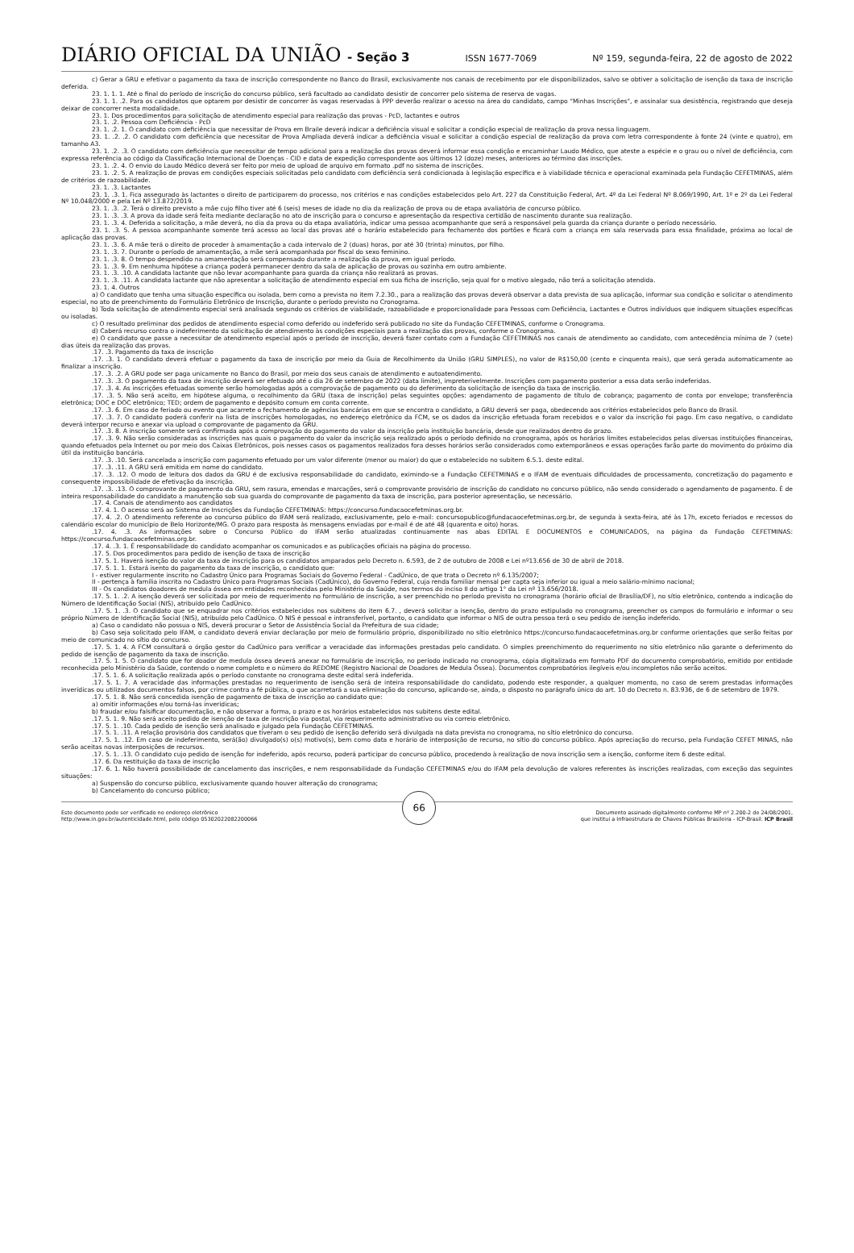DIÁRIO OFICIAL DA UNIÃO - Seção 3
ISSN 1677-7069 Nº 159, segunda-feira, 22 de agosto de 2022
c) Gerar a GRU e efetivar o pagamento da taxa de inscrição correspondente no Banco do Brasil, exclusivamente nos canais de recebimento por ele disponibilizados, salvo se obtiver a solicitação de isenção da taxa de inscrição deferida.
23. 1. 1. 1. Até o final do período de inscrição do concurso público, será facultado ao candidato desistir de concorrer pelo sistema de reserva de vagas.
23. 1. 1. .2. Para os candidatos que optarem por desistir de concorrer às vagas reservadas à PPP deverão realizar o acesso na área do candidato, campo "Minhas Inscrições", e assinalar sua desistência, registrando que deseja deixar de concorrer nesta modalidade.
23. 1. Dos procedimentos para solicitação de atendimento especial para realização das provas - PcD, lactantes e outros
23. 1. .2. Pessoa com Deficiência - PcD
23. 1. .2. 1. O candidato com deficiência que necessitar de Prova em Braile deverá indicar a deficiência visual e solicitar a condição especial de realização da prova nessa linguagem.
23. 1. .2. .2. O candidato com deficiência que necessitar de Prova Ampliada deverá indicar a deficiência visual e solicitar a condição especial de realização da prova com letra correspondente à fonte 24 (vinte e quatro), em tamanho A3.
23. 1. .2. .3. O candidato com deficiência que necessitar de tempo adicional para a realização das provas deverá informar essa condição e encaminhar Laudo Médico, que ateste a espécie e o grau ou o nível de deficiência, com expressa referência ao código da Classificação Internacional de Doenças - CID e data de expedição correspondente aos últimos 12 (doze) meses, anteriores ao término das inscrições.
23. 1. .2. 4. O envio do Laudo Médico deverá ser feito por meio de upload de arquivo em formato .pdf no sistema de inscrições.
23. 1. .2. 5. A realização de provas em condições especiais solicitadas pelo candidato com deficiência será condicionada à legislação específica e à viabilidade técnica e operacional examinada pela Fundação CEFETMINAS, além de critérios de razoabilidade.
23. 1. .3. Lactantes
23. 1. .3. 1. Fica assegurado às lactantes o direito de participarem do processo, nos critérios e nas condições estabelecidos pelo Art. 227 da Constituição Federal, Art. 4º da Lei Federal Nº 8.069/1990, Art. 1º e 2º da Lei Federal Nº 10.048/2000 e pela Lei Nº 13.872/2019.
23. 1. .3. .2. Terá o direito previsto a mãe cujo filho tiver até 6 (seis) meses de idade no dia da realização de prova ou de etapa avaliatória de concurso público.
23. 1. .3. .3. A prova da idade será feita mediante declaração no ato de inscrição para o concurso e apresentação da respectiva certidão de nascimento durante sua realização.
23. 1. .3. 4. Deferida a solicitação, a mãe deverá, no dia da prova ou da etapa avaliatória, indicar uma pessoa acompanhante que será a responsável pela guarda da criança durante o período necessário.
23. 1. .3. 5. A pessoa acompanhante somente terá acesso ao local das provas até o horário estabelecido para fechamento dos portões e ficará com a criança em sala reservada para essa finalidade, próxima ao local de aplicação das provas.
23. 1. .3. 6. A mãe terá o direito de proceder à amamentação a cada intervalo de 2 (duas) horas, por até 30 (trinta) minutos, por filho.
23. 1. .3. 7. Durante o período de amamentação, a mãe será acompanhada por fiscal do sexo feminino.
23. 1. .3. 8. O tempo despendido na amamentação será compensado durante a realização da prova, em igual período.
23. 1. .3. 9. Em nenhuma hipótese a criança poderá permanecer dentro da sala de aplicação de provas ou sozinha em outro ambiente.
23. 1. .3. .10. A candidata lactante que não levar acompanhante para guarda da criança não realizará as provas.
23. 1. .3. .11. A candidata lactante que não apresentar a solicitação de atendimento especial em sua ficha de inscrição, seja qual for o motivo alegado, não terá a solicitação atendida.
23. 1. 4. Outros
a) O candidato que tenha uma situação específica ou isolada, bem como a prevista no item 7.2.30., para a realização das provas deverá observar a data prevista de sua aplicação, informar sua condição e solicitar o atendimento especial, no ato de preenchimento do Formulário Eletrônico de Inscrição, durante o período previsto no Cronograma.
b) Toda solicitação de atendimento especial será analisada segundo os critérios de viabilidade, razoabilidade e proporcionalidade para Pessoas com Deficiência, Lactantes e Outros indivíduos que indiquem situações específicas ou isoladas.
c) O resultado preliminar dos pedidos de atendimento especial como deferido ou indeferido será publicado no site da Fundação CEFETMINAS, conforme o Cronograma.
d) Caberá recurso contra o indeferimento da solicitação de atendimento às condições especiais para a realização das provas, conforme o Cronograma.
e) O candidato que passe a necessitar de atendimento especial após o período de inscrição, deverá fazer contato com a Fundação CEFETMINAS nos canais de atendimento ao candidato, com antecedência mínima de 7 (sete) dias úteis da realização das provas.
.17. .3. Pagamento da taxa de inscrição
.17. .3. 1. O candidato deverá efetuar o pagamento da taxa de inscrição por meio da Guia de Recolhimento da União (GRU SIMPLES), no valor de R$150,00 (cento e cinquenta reais), que será gerada automaticamente ao finalizar a inscrição.
.17. .3. .2. A GRU pode ser paga unicamente no Banco do Brasil, por meio dos seus canais de atendimento e autoatendimento.
.17. .3. .3. O pagamento da taxa de inscrição deverá ser efetuado até o dia 26 de setembro de 2022 (data limite), impreterivelmente. Inscrições com pagamento posterior a essa data serão indeferidas.
.17. .3. 4. As inscrições efetuadas somente serão homologadas após a comprovação de pagamento ou do deferimento da solicitação de isenção da taxa de inscrição.
.17. .3. 5. Não será aceito, em hipótese alguma, o recolhimento da GRU (taxa de inscrição) pelas seguintes opções: agendamento de pagamento de título de cobrança; pagamento de conta por envelope; transferência eletrônica; DOC e DOC eletrônico; TED; ordem de pagamento e depósito comum em conta corrente.
.17. .3. 6. Em caso de feriado ou evento que acarrete o fechamento de agências bancárias em que se encontra o candidato, a GRU deverá ser paga, obedecendo aos critérios estabelecidos pelo Banco do Brasil.
.17. .3. 7. O candidato poderá conferir na lista de inscrições homologadas, no endereço eletrônico da FCM, se os dados da inscrição efetuada foram recebidos e o valor da inscrição foi pago. Em caso negativo, o candidato deverá interpor recurso e anexar via upload o comprovante de pagamento da GRU.
.17. .3. 8. A inscrição somente será confirmada após a comprovação do pagamento do valor da inscrição pela instituição bancária, desde que realizados dentro do prazo.
.17. .3. 9. Não serão consideradas as inscrições nas quais o pagamento do valor da inscrição seja realizado após o período definido no cronograma, após os horários limites estabelecidos pelas diversas instituições financeiras, quando efetuados pela Internet ou por meio dos Caixas Eletrônicos, pois nesses casos os pagamentos realizados fora desses horários serão considerados como extemporâneos e essas operações farão parte do movimento do próximo dia útil da instituição bancária.
.17. .3. .10. Será cancelada a inscrição com pagamento efetuado por um valor diferente (menor ou maior) do que o estabelecido no subitem 6.5.1. deste edital.
.17. .3. .11. A GRU será emitida em nome do candidato.
.17. .3. .12. O modo de leitura dos dados da GRU é de exclusiva responsabilidade do candidato, eximindo-se a Fundação CEFETMINAS e o IFAM de eventuais dificuldades de processamento, concretização do pagamento e consequente impossibilidade de efetivação da inscrição.
.17. .3. .13. O comprovante de pagamento da GRU, sem rasura, emendas e marcações, será o comprovante provisório de inscrição do candidato no concurso público, não sendo considerado o agendamento de pagamento. É de inteira responsabilidade do candidato a manutenção sob sua guarda do comprovante de pagamento da taxa de inscrição, para posterior apresentação, se necessário.
.17. 4. Canais de atendimento aos candidatos
.17. 4. 1. O acesso será ao Sistema de Inscrições da Fundação CEFETMINAS: https://concurso.fundacaocefetminas.org.br.
.17. 4. .2. O atendimento referente ao concurso público do IFAM será realizado, exclusivamente, pelo e-mail: concursopublico@fundacaocefetminas.org.br, de segunda à sexta-feira, até às 17h, exceto feriados e recessos do calendário escolar do município de Belo Horizonte/MG. O prazo para resposta às mensagens enviadas por e-mail é de até 48 (quarenta e oito) horas.
.17. 4. .3. As informações sobre o Concurso Público do IFAM serão atualizadas continuamente nas abas EDITAL E DOCUMENTOS e COMUNICADOS, na página da Fundação CEFETMINAS: https://concurso.fundacaocefetminas.org.br.
.17. 4. .3. 1. É responsabilidade do candidato acompanhar os comunicados e as publicações oficiais na página do processo.
.17. 5. Dos procedimentos para pedido de isenção de taxa de inscrição
.17. 5. 1. Haverá isenção do valor da taxa de inscrição para os candidatos amparados pelo Decreto n. 6.593, de 2 de outubro de 2008 e Lei nº13.656 de 30 de abril de 2018.
.17. 5. 1. 1. Estará isento do pagamento da taxa de inscrição, o candidato que:
I - estiver regularmente inscrito no Cadastro Único para Programas Sociais do Governo Federal - CadÚnico, de que trata o Decreto nº 6.135/2007;
II - pertença à família inscrita no Cadastro Único para Programas Sociais (CadÚnico), do Governo Federal, cuja renda familiar mensal per capta seja inferior ou igual a meio salário-mínimo nacional;
III - Os candidatos doadores de medula óssea em entidades reconhecidas pelo Ministério da Saúde, nos termos do inciso II do artigo 1° da Lei nº 13.656/2018.
.17. 5. 1. .2. A isenção deverá ser solicitada por meio de requerimento no formulário de inscrição, a ser preenchido no período previsto no cronograma (horário oficial de Brasília/DF), no sítio eletrônico, contendo a indicação do Número de Identificação Social (NIS), atribuído pelo CadÚnico.
.17. 5. 1. .3. O candidato que se enquadrar nos critérios estabelecidos nos subitens do item 6.7. , deverá solicitar a isenção, dentro do prazo estipulado no cronograma, preencher os campos do formulário e informar o seu próprio Número de Identificação Social (NIS), atribuído pelo CadÚnico. O NIS é pessoal e intransferível, portanto, o candidato que informar o NIS de outra pessoa terá o seu pedido de isenção indeferido.
a) Caso o candidato não possua o NIS, deverá procurar o Setor de Assistência Social da Prefeitura de sua cidade;
b) Caso seja solicitado pelo IFAM, o candidato deverá enviar declaração por meio de formulário próprio, disponibilizado no sítio eletrônico https://concurso.fundacaocefetminas.org.br conforme orientações que serão feitas por meio de comunicado no sítio do concurso.
.17. 5. 1. 4. A FCM consultará o órgão gestor do CadÚnico para verificar a veracidade das informações prestadas pelo candidato. O simples preenchimento do requerimento no sítio eletrônico não garante o deferimento do pedido de isenção de pagamento da taxa de inscrição.
.17. 5. 1. 5. O candidato que for doador de medula óssea deverá anexar no formulário de inscrição, no período indicado no cronograma, cópia digitalizada em formato PDF do documento comprobatório, emitido por entidade reconhecida pelo Ministério da Saúde, contendo o nome completo e o número do REDOME (Registro Nacional de Doadores de Medula Óssea). Documentos comprobatórios ilegíveis e/ou incompletos não serão aceitos.
.17. 5. 1. 6. A solicitação realizada após o período constante no cronograma deste edital será indeferida.
.17. 5. 1. 7. A veracidade das informações prestadas no requerimento de isenção será de inteira responsabilidade do candidato, podendo este responder, a qualquer momento, no caso de serem prestadas informações inverídicas ou utilizados documentos falsos, por crime contra a fé pública, o que acarretará a sua eliminação do concurso, aplicando-se, ainda, o disposto no parágrafo único do art. 10 do Decreto n. 83.936, de 6 de setembro de 1979.
.17. 5. 1. 8. Não será concedida isenção de pagamento de taxa de inscrição ao candidato que:
a) omitir informações e/ou torná-las inverídicas;
b) fraudar e/ou falsificar documentação, e não observar a forma, o prazo e os horários estabelecidos nos subitens deste edital.
.17. 5. 1. 9. Não será aceito pedido de isenção de taxa de inscrição via postal, via requerimento administrativo ou via correio eletrônico.
.17. 5. 1. .10. Cada pedido de isenção será analisado e julgado pela Fundação CEFETMINAS.
.17. 5. 1. .11. A relação provisória dos candidatos que tiveram o seu pedido de isenção deferido será divulgada na data prevista no cronograma, no sítio eletrônico do concurso.
.17. 5. 1. .12. Em caso de indeferimento, será(ão) divulgado(s) o(s) motivo(s), bem como data e horário de interposição de recurso, no sítio do concurso público. Após apreciação do recurso, pela Fundação CEFET MINAS, não serão aceitas novas interposições de recursos.
.17. 5. 1. .13. O candidato cujo pedido de isenção for indeferido, após recurso, poderá participar do concurso público, procedendo à realização de nova inscrição sem a isenção, conforme item 6 deste edital.
.17. 6. Da restituição da taxa de inscrição
.17. 6. 1. Não haverá possibilidade de cancelamento das inscrições, e nem responsabilidade da Fundação CEFETMINAS e/ou do IFAM pela devolução de valores referentes às inscrições realizadas, com exceção das seguintes situações:
a) Suspensão do concurso público, exclusivamente quando houver alteração do cronograma;
b) Cancelamento do concurso público;
Este documento pode ser verificado no endereço eletrônico
http://www.in.gov.br/autenticidade.html, pelo código 05302022082200066
66
Documento assinado digitalmente conforme MP nº 2.200-2 de 24/08/2001,
que institui a Infraestrutura de Chaves Públicas Brasileira - ICP-Brasil. ICP Brasil